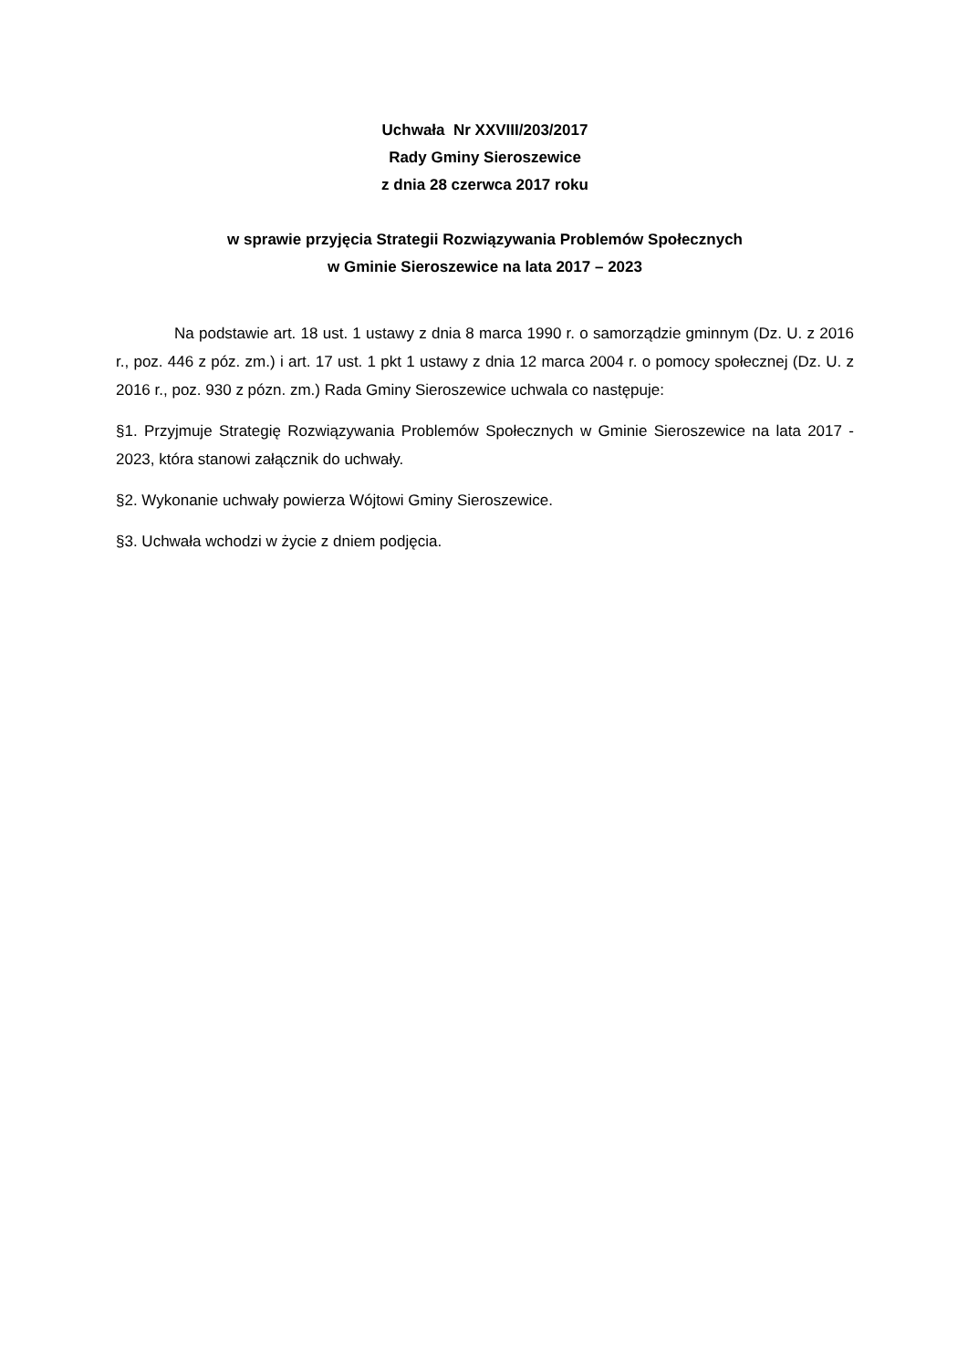Uchwała Nr XXVIII/203/2017
Rady Gminy Sieroszewice
z dnia 28 czerwca 2017 roku
w sprawie przyjęcia Strategii Rozwiązywania Problemów Społecznych
w Gminie Sieroszewice na lata 2017 – 2023
Na podstawie art. 18 ust. 1 ustawy z dnia 8 marca 1990 r. o samorządzie gminnym (Dz. U. z 2016 r., poz. 446 z póz. zm.) i art. 17 ust. 1 pkt 1 ustawy z dnia 12 marca 2004 r. o pomocy społecznej (Dz. U. z 2016 r., poz. 930 z pózn. zm.) Rada Gminy Sieroszewice uchwala co następuje:
§1. Przyjmuje Strategię Rozwiązywania Problemów Społecznych w Gminie Sieroszewice na lata 2017 - 2023, która stanowi załącznik do uchwały.
§2. Wykonanie uchwały powierza Wójtowi Gminy Sieroszewice.
§3. Uchwała wchodzi w życie z dniem podjęcia.